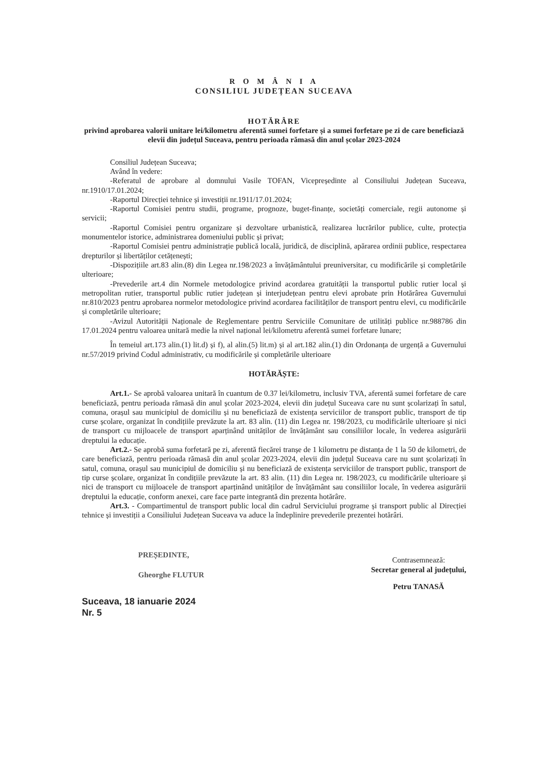R O M Â N I A
CONSILIUL JUDEȚEAN SUCEAVA
HOTĂRÂRE
privind aprobarea valorii unitare lei/kilometru aferentă sumei forfetare și a sumei forfetare pe zi de care beneficiază elevii din județul Suceava, pentru perioada rămasă din anul școlar 2023-2024
Consiliul Județean Suceava;
Având în vedere:
-Referatul de aprobare al domnului Vasile TOFAN, Vicepreședinte al Consiliului Județean Suceava, nr.1910/17.01.2024;
-Raportul Direcției tehnice și investiții nr.1911/17.01.2024;
-Raportul Comisiei pentru studii, programe, prognoze, buget-finanțe, societăți comerciale, regii autonome și servicii;
-Raportul Comisiei pentru organizare și dezvoltare urbanistică, realizarea lucrărilor publice, culte, protecția monumentelor istorice, administrarea domeniului public și privat;
-Raportul Comisiei pentru administrație publică locală, juridică, de disciplină, apărarea ordinii publice, respectarea drepturilor și libertăților cetățenești;
-Dispozițiile art.83 alin.(8) din Legea nr.198/2023 a învățământului preuniversitar, cu modificările și completările ulterioare;
-Prevederile art.4 din Normele metodologice privind acordarea gratuității la transportul public rutier local și metropolitan rutier, transportul public rutier județean și interjudețean pentru elevi aprobate prin Hotărârea Guvernului nr.810/2023 pentru aprobarea normelor metodologice privind acordarea facilităților de transport pentru elevi, cu modificările și completările ulterioare;
-Avizul Autorității Naționale de Reglementare pentru Serviciile Comunitare de utilități publice nr.988786 din 17.01.2024 pentru valoarea unitară medie la nivel național lei/kilometru aferentă sumei forfetare lunare;
În temeiul art.173 alin.(1) lit.d) și f), al alin.(5) lit.m) și al art.182 alin.(1) din Ordonanța de urgență a Guvernului nr.57/2019 privind Codul administrativ, cu modificările și completările ulterioare
HOTĂRĂȘTE:
Art.1.- Se aprobă valoarea unitară în cuantum de 0.37 lei/kilometru, inclusiv TVA, aferentă sumei forfetare de care beneficiază, pentru perioada rămasă din anul școlar 2023-2024, elevii din județul Suceava care nu sunt școlarizați în satul, comuna, orașul sau municipiul de domiciliu și nu beneficiază de existența serviciilor de transport public, transport de tip curse școlare, organizat în condițiile prevăzute la art. 83 alin. (11) din Legea nr. 198/2023, cu modificările ulterioare și nici de transport cu mijloacele de transport aparținând unităților de învățământ sau consiliilor locale, în vederea asigurării dreptului la educație.
Art.2.- Se aprobă suma forfetară pe zi, aferentă fiecărei tranșe de 1 kilometru pe distanța de 1 la 50 de kilometri, de care beneficiază, pentru perioada rămasă din anul școlar 2023-2024, elevii din județul Suceava care nu sunt școlarizați în satul, comuna, orașul sau municipiul de domiciliu și nu beneficiază de existența serviciilor de transport public, transport de tip curse școlare, organizat în condițiile prevăzute la art. 83 alin. (11) din Legea nr. 198/2023, cu modificările ulterioare și nici de transport cu mijloacele de transport aparținând unităților de învățământ sau consiliilor locale, în vederea asigurării dreptului la educație, conform anexei, care face parte integrantă din prezenta hotărâre.
Art.3. - Compartimentul de transport public local din cadrul Serviciului programe și transport public al Direcției tehnice și investiții a Consiliului Județean Suceava va aduce la îndeplinire prevederile prezentei hotărâri.
PREȘEDINTE,
Gheorghe FLUTUR
Contrasemnează:
Secretar general al județului,
Petru TANASĂ
Suceava, 18 ianuarie 2024
Nr. 5